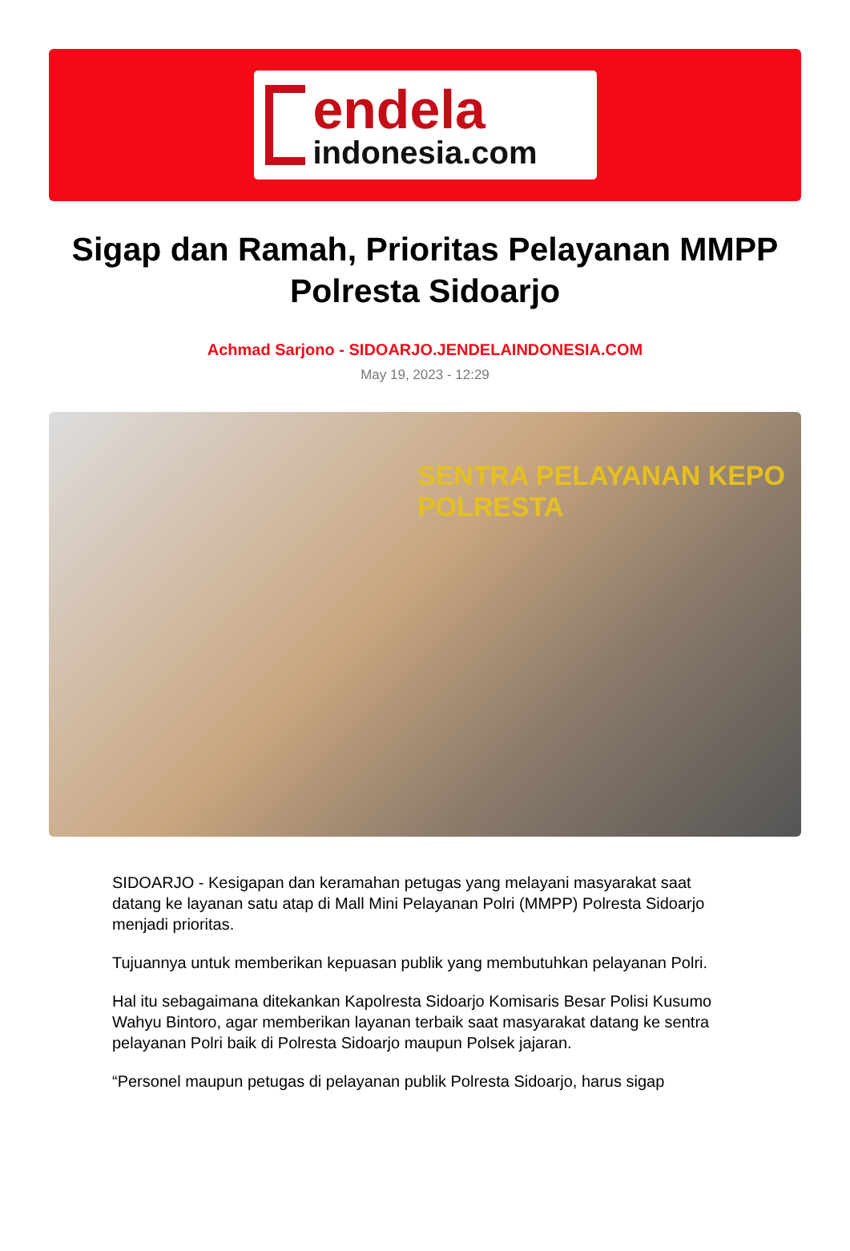endela
indonesia.com
Sigap dan Ramah, Prioritas Pelayanan MMPP Polresta Sidoarjo
Achmad Sarjono - SIDOARJO.JENDELAINDONESIA.COM
May 19, 2023 - 12:29
SENTRA PELAYANAN KEPO
POLRESTA
SIDOARJO - Kesigapan dan keramahan petugas yang melayani masyarakat saat datang ke layanan satu atap di Mall Mini Pelayanan Polri (MMPP) Polresta Sidoarjo menjadi prioritas.
Tujuannya untuk memberikan kepuasan publik yang membutuhkan pelayanan Polri.
Hal itu sebagaimana ditekankan Kapolresta Sidoarjo Komisaris Besar Polisi Kusumo Wahyu Bintoro, agar memberikan layanan terbaik saat masyarakat datang ke sentra pelayanan Polri baik di Polresta Sidoarjo maupun Polsek jajaran.
“Personel maupun petugas di pelayanan publik Polresta Sidoarjo, harus sigap